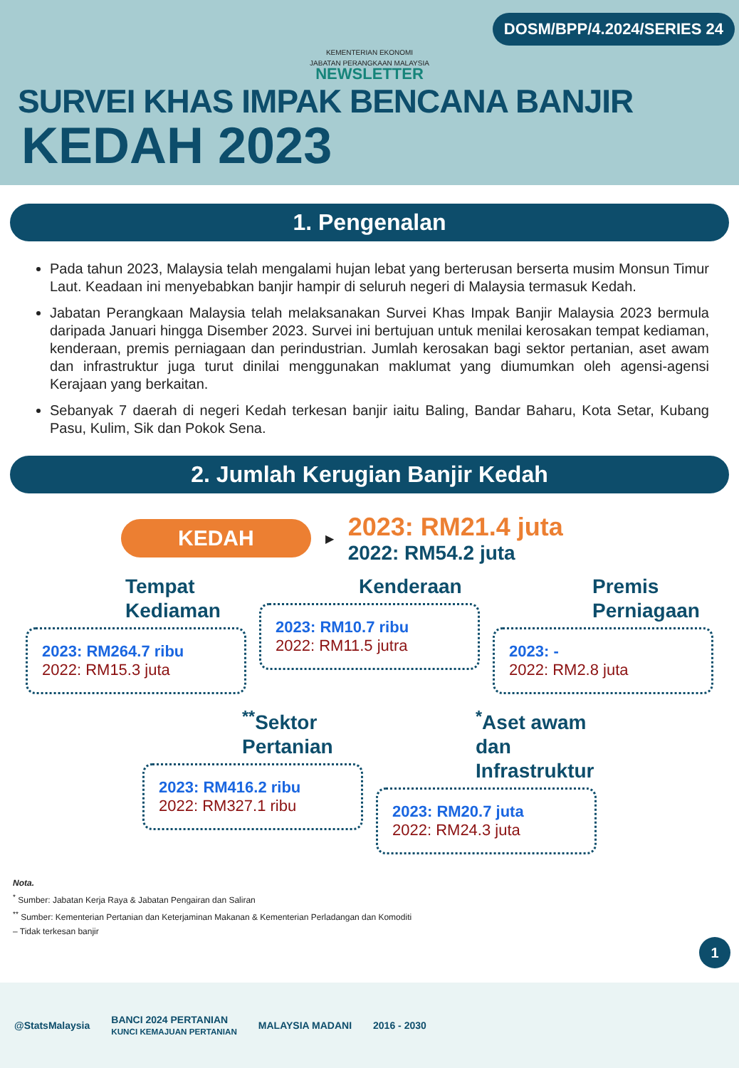DOSM/BPP/4.2024/SERIES 24
KEMENTERIAN EKONOMI
JABATAN PERANGKAAN MALAYSIA
NEWSLETTER
SURVEI KHAS IMPAK BENCANA BANJIR
KEDAH 2023
1. Pengenalan
Pada tahun 2023, Malaysia telah mengalami hujan lebat yang berterusan berserta musim Monsun Timur Laut. Keadaan ini menyebabkan banjir hampir di seluruh negeri di Malaysia termasuk Kedah.
Jabatan Perangkaan Malaysia telah melaksanakan Survei Khas Impak Banjir Malaysia 2023 bermula daripada Januari hingga Disember 2023. Survei ini bertujuan untuk menilai kerosakan tempat kediaman, kenderaan, premis perniagaan dan perindustrian. Jumlah kerosakan bagi sektor pertanian, aset awam dan infrastruktur juga turut dinilai menggunakan maklumat yang diumumkan oleh agensi-agensi Kerajaan yang berkaitan.
Sebanyak 7 daerah di negeri Kedah terkesan banjir iaitu Baling, Bandar Baharu, Kota Setar, Kubang Pasu, Kulim, Sik dan Pokok Sena.
2. Jumlah Kerugian Banjir Kedah
KEDAH ▶
2023: RM21.4 juta
2022: RM54.2 juta
Tempat Kediaman
2023: RM264.7 ribu
2022: RM15.3 juta
Kenderaan
2023: RM10.7 ribu
2022: RM11.5 jutra
Premis Perniagaan
2023: -
2022: RM2.8 juta
<sup>**</sup> Sektor Pertanian
2023: RM416.2 ribu
2022: RM327.1 ribu
<sup>*</sup> Aset awam dan Infrastruktur
2023: RM20.7 juta
2022: RM24.3 juta
Nota.
<sup>*</sup> Sumber: Jabatan Kerja Raya & Jabatan Pengairan dan Saliran
<sup>**</sup> Sumber: Kementerian Pertanian dan Keterjaminan Makanan & Kementerian Perladangan dan Komoditi
– Tidak terkesan banjir
1
@StatsMalaysia BANCI 2024 PERTANIAN
KUNCI KEMAJUAN PERTANIAN MALAYSIA MADANI 2016 - 2030